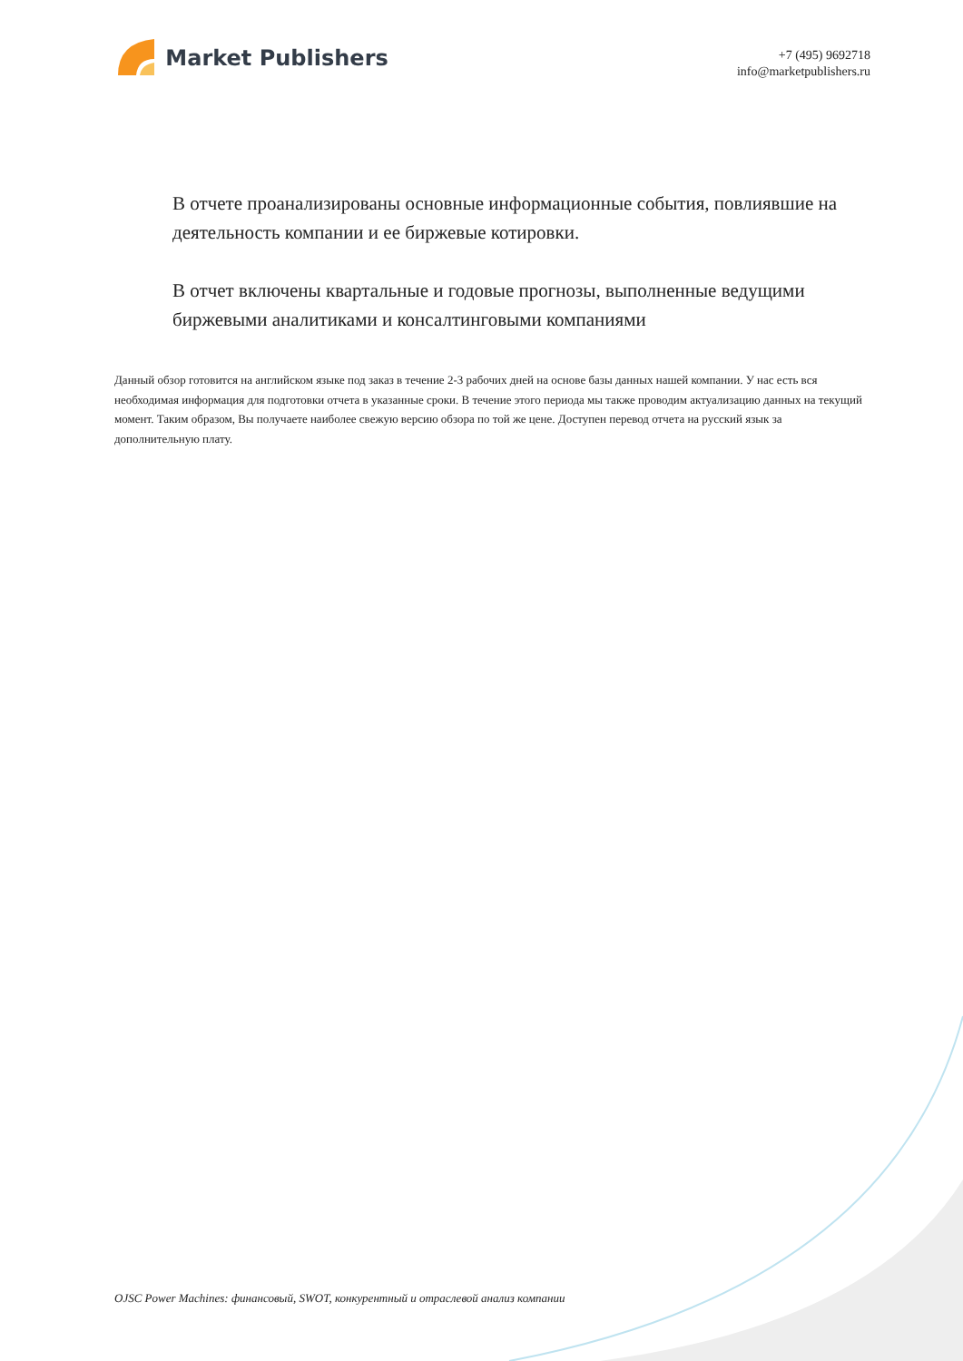Market Publishers
+7 (495) 9692718
info@marketpublishers.ru
В отчете проанализированы основные информационные события, повлиявшие на деятельность компании и ее биржевые котировки.
В отчет включены квартальные и годовые прогнозы, выполненные ведущими биржевыми аналитиками и консалтинговыми компаниями
Данный обзор готовится на английском языке под заказ в течение 2-3 рабочих дней на основе базы данных нашей компании. У нас есть вся необходимая информация для подготовки отчета в указанные сроки. В течение этого периода мы также проводим актуализацию данных на текущий момент. Таким образом, Вы получаете наиболее свежую версию обзора по той же цене. Доступен перевод отчета на русский язык за дополнительную плату.
OJSC Power Machines: финансовый, SWOT, конкурентный и отраслевой анализ компании